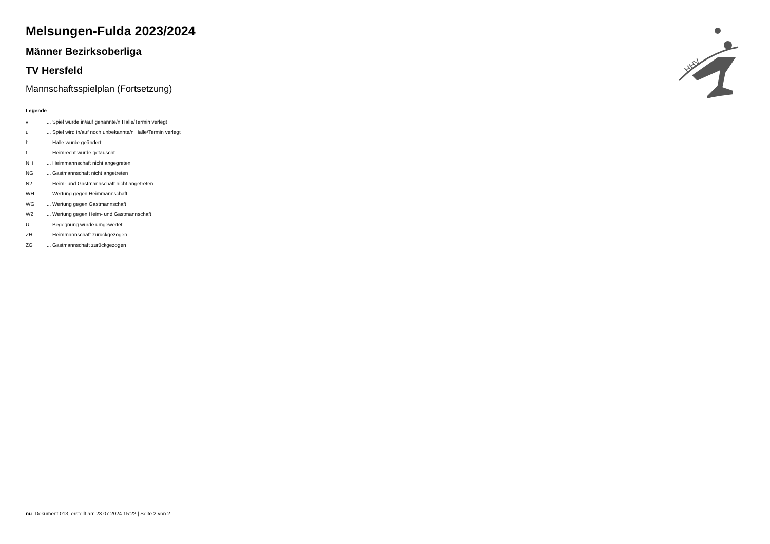HHV
Melsungen-Fulda 2023/2024
Männer Bezirksoberliga
TV Hersfeld
Mannschaftsspielplan (Fortsetzung)
Legende
| v | ... Spiel wurde in/auf genannte/n Halle/Termin verlegt |
| u | ... Spiel wird in/auf noch unbekannte/n Halle/Termin verlegt |
| h | ... Halle wurde geändert |
| t | ... Heimrecht wurde getauscht |
| NH | ... Heimmannschaft nicht angegreten |
| NG | ... Gastmannschaft nicht angetreten |
| N2 | ... Heim- und Gastmannschaft nicht angetreten |
| WH | ... Wertung gegen Heimmannschaft |
| WG | ... Wertung gegen Gastmannschaft |
| W2 | ... Wertung gegen Heim- und Gastmannschaft |
| U | ... Begegnung wurde umgewertet |
| ZH | ... Heimmannschaft zurückgezogen |
| ZG | ... Gastmannschaft zurückgezogen |
nu .Dokument 013, erstellt am 23.07.2024 15:22 | Seite 2 von 2